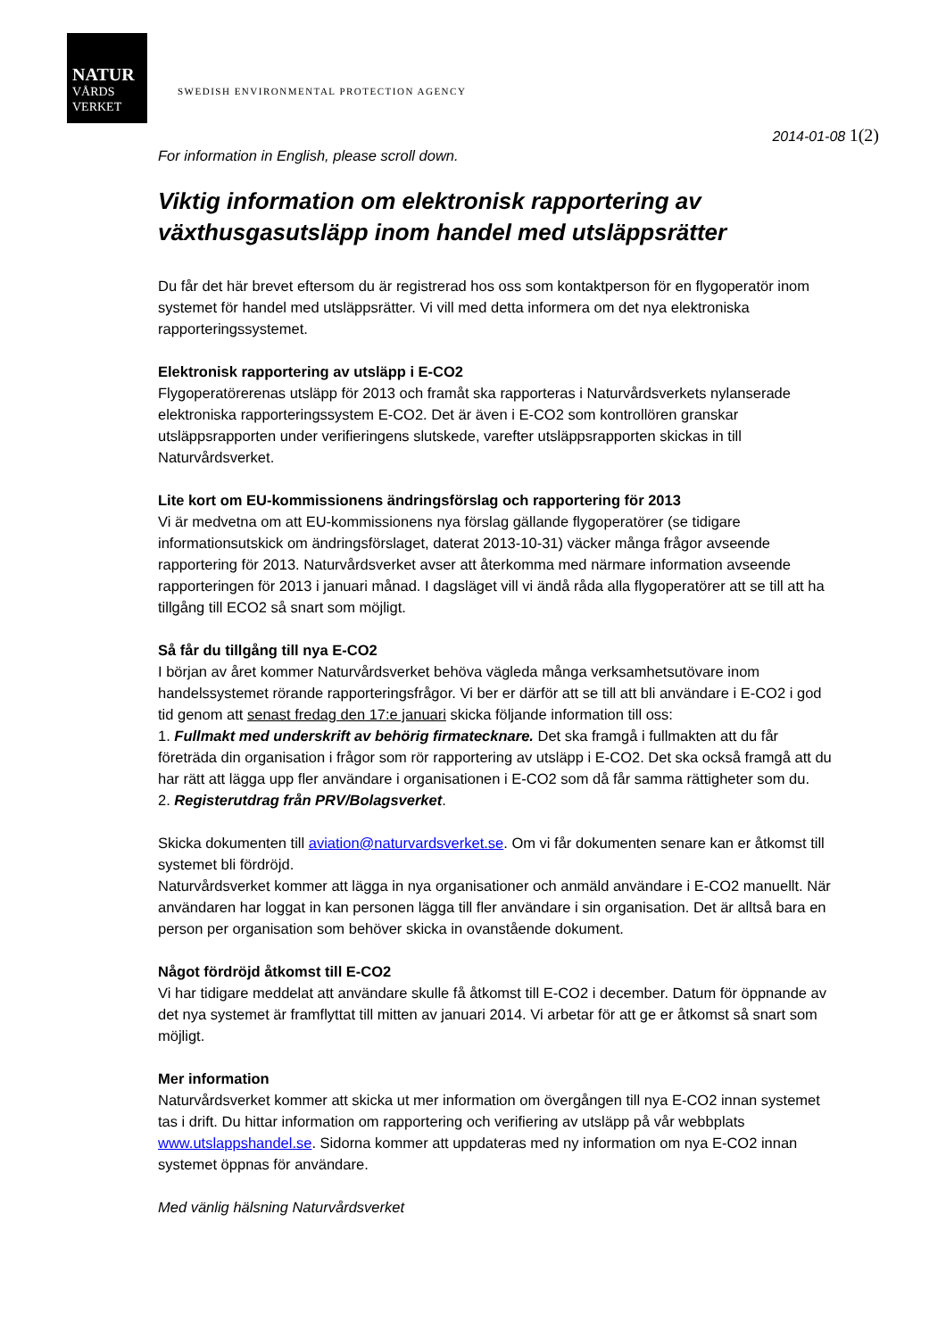NATUR
VÅRDS
VERKET
SWEDISH ENVIRONMENTAL PROTECTION AGENCY
2014-01-08 1(2)
For information in English, please scroll down.
Viktig information om elektronisk rapportering av växthusgasutsläpp inom handel med utsläppsrätter
Du får det här brevet eftersom du är registrerad hos oss som kontaktperson för en flygoperatör inom systemet för handel med utsläppsrätter. Vi vill med detta informera om det nya elektroniska rapporteringssystemet.
Elektronisk rapportering av utsläpp i E-CO2
Flygoperatörerenas utsläpp för 2013 och framåt ska rapporteras i Naturvårdsverkets nylanserade elektroniska rapporteringssystem E-CO2. Det är även i E-CO2 som kontrollören granskar utsläppsrapporten under verifieringens slutskede, varefter utsläppsrapporten skickas in till Naturvårdsverket.
Lite kort om EU-kommissionens ändringsförslag och rapportering för 2013
Vi är medvetna om att EU-kommissionens nya förslag gällande flygoperatörer (se tidigare informationsutskick om ändringsförslaget, daterat 2013-10-31) väcker många frågor avseende rapportering för 2013. Naturvårdsverket avser att återkomma med närmare information avseende rapporteringen för 2013 i januari månad. I dagsläget vill vi ändå råda alla flygoperatörer att se till att ha tillgång till ECO2 så snart som möjligt.
Så får du tillgång till nya E-CO2
I början av året kommer Naturvårdsverket behöva vägleda många verksamhetsutövare inom handelssystemet rörande rapporteringsfrågor. Vi ber er därför att se till att bli användare i E-CO2 i god tid genom att senast fredag den 17:e januari skicka följande information till oss:
1. Fullmakt med underskrift av behörig firmatecknare. Det ska framgå i fullmakten att du får företräda din organisation i frågor som rör rapportering av utsläpp i E-CO2. Det ska också framgå att du har rätt att lägga upp fler användare i organisationen i E-CO2 som då får samma rättigheter som du.
2. Registerutdrag från PRV/Bolagsverket.
Skicka dokumenten till aviation@naturvardsverket.se. Om vi får dokumenten senare kan er åtkomst till systemet bli fördröjd.
Naturvårdsverket kommer att lägga in nya organisationer och anmäld användare i E-CO2 manuellt. När användaren har loggat in kan personen lägga till fler användare i sin organisation. Det är alltså bara en person per organisation som behöver skicka in ovanstående dokument.
Något fördröjd åtkomst till E-CO2
Vi har tidigare meddelat att användare skulle få åtkomst till E-CO2 i december. Datum för öppnande av det nya systemet är framflyttat till mitten av januari 2014. Vi arbetar för att ge er åtkomst så snart som möjligt.
Mer information
Naturvårdsverket kommer att skicka ut mer information om övergången till nya E-CO2 innan systemet tas i drift. Du hittar information om rapportering och verifiering av utsläpp på vår webbplats www.utslappshandel.se. Sidorna kommer att uppdateras med ny information om nya E-CO2 innan systemet öppnas för användare.
Med vänlig hälsning Naturvårdsverket